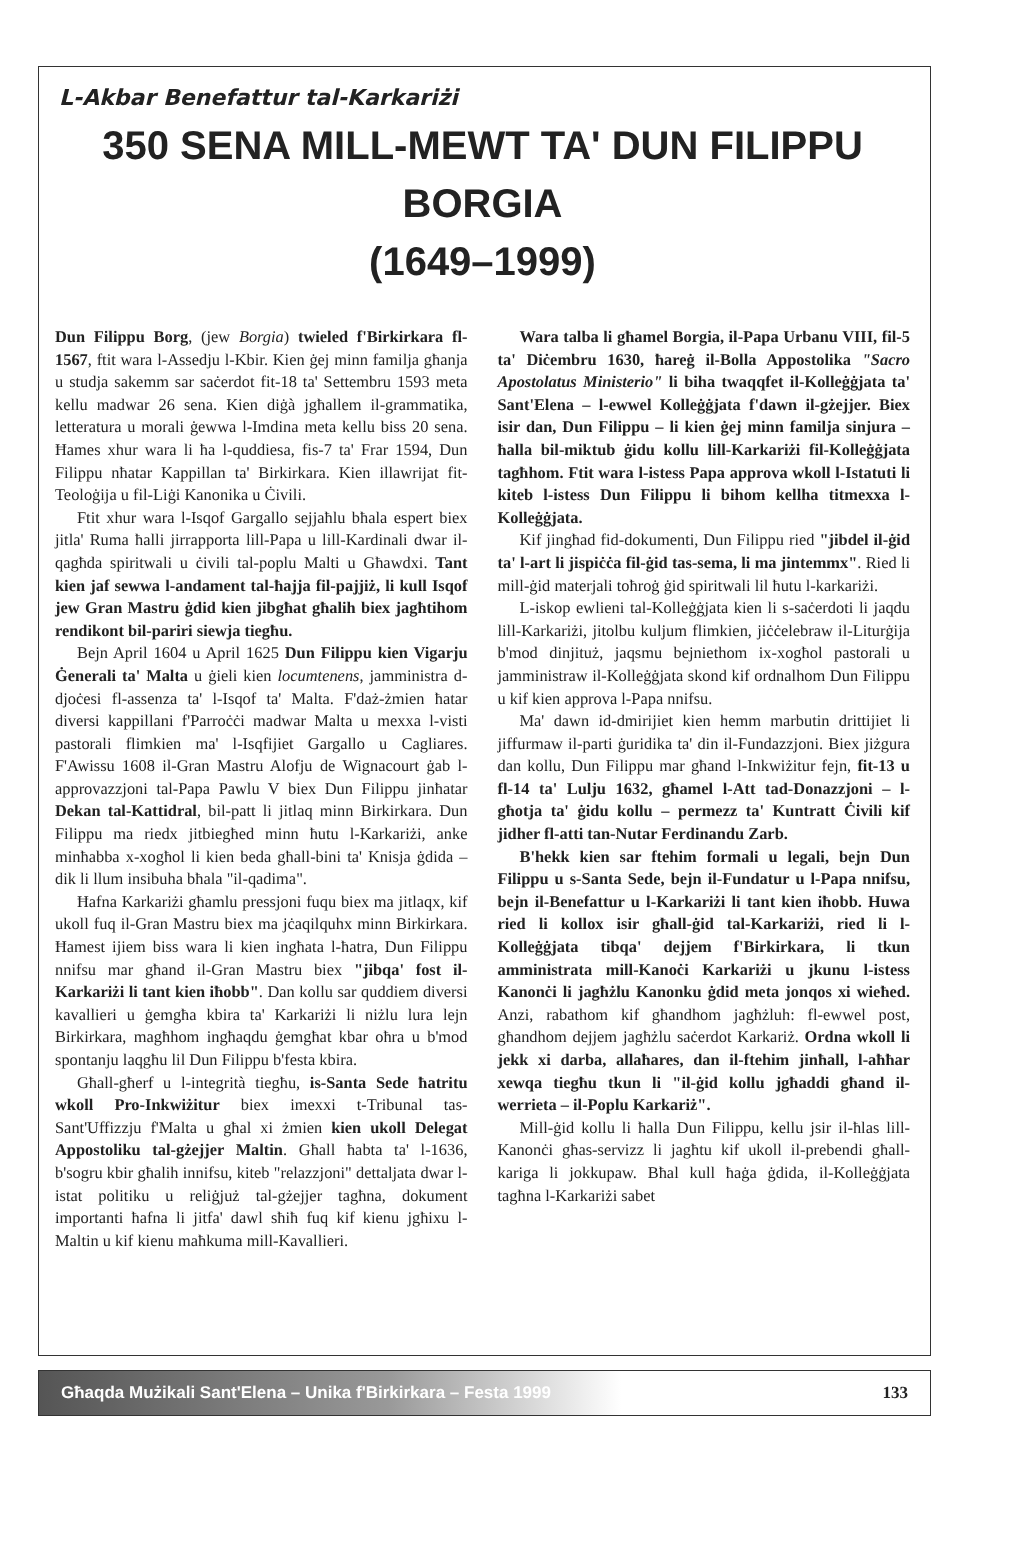L-Akbar Benefattur tal-Karkariżi
350 SENA MILL-MEWT TA' DUN FILIPPU BORGIA
(1649–1999)
Dun Filippu Borg, (jew Borgia) twieled f'Birkirkara fl-1567, ftit wara l-Assedju l-Kbir. Kien ġej minn familja għanja u studja sakemm sar saċerdot fit-18 ta' Settembru 1593 meta kellu madwar 26 sena. Kien diġà jgħallem il-grammatika, letteratura u morali ġewwa l-Imdina meta kellu biss 20 sena. Ħames xhur wara li ħa l-quddiesa, fis-7 ta' Frar 1594, Dun Filippu nħatar Kappillan ta' Birkirkara. Kien illawrijat fit-Teoloġija u fil-Liġi Kanonika u Ċivili.
Ftit xhur wara l-Isqof Gargallo sejjaħlu bħala espert biex jitla' Ruma ħalli jirrapporta lill-Papa u lill-Kardinali dwar il-qagħda spiritwali u ċivili tal-poplu Malti u Għawdxi. Tant kien jaf sewwa l-andament tal-ħajja fil-pajjiż, li kull Isqof jew Gran Mastru ġdid kien jibgħat għalih biex jagħtihom rendikont bil-pariri siewja tiegħu.
Bejn April 1604 u April 1625 Dun Filippu kien Vigarju Ġenerali ta' Malta u ġieli kien locumtenens, jamministra d-djoċesi fl-assenza ta' l-Isqof ta' Malta. F'daż-żmien ħatar diversi kappillani f'Parroċċi madwar Malta u mexxa l-visti pastorali flimkien ma' l-Isqfijiet Gargallo u Cagliares. F'Awissu 1608 il-Gran Mastru Alofju de Wignacourt ġab l-approvazzjoni tal-Papa Pawlu V biex Dun Filippu jinħatar Dekan tal-Kattidral, bil-patt li jitlaq minn Birkirkara. Dun Filippu ma riedx jitbiegħed minn ħutu l-Karkariżi, anke minħabba x-xogħol li kien beda għall-bini ta' Knisja ġdida – dik li llum insibuha bħala "il-qadima".
Ħafna Karkariżi għamlu pressjoni fuqu biex ma jitlaqx, kif ukoll fuq il-Gran Mastru biex ma jċaqilquhx minn Birkirkara. Ħamest ijiem biss wara li kien ingħata l-ħatra, Dun Filippu nnifsu mar għand il-Gran Mastru biex "jibqa' fost il-Karkariżi li tant kien iħobb". Dan kollu sar quddiem diversi kavallieri u ġemgħa kbira ta' Karkariżi li niżlu lura lejn Birkirkara, magħhom ingħaqdu ġemgħat kbar oħra u b'mod spontanju laqgħu lil Dun Filippu b'festa kbira.
Għall-għerf u l-integrità tiegħu, is-Santa Sede ħatritu wkoll Pro-Inkwiżitur biex imexxi t-Tribunal tas-Sant'Uffizzju f'Malta u għal xi żmien kien ukoll Delegat Appostoliku tal-gżejjer Maltin. Għall ħabta ta' l-1636, b'sogru kbir għalih innifsu, kiteb "relazzjoni" dettaljata dwar l-istat politiku u reliġjuż tal-gżejjer tagħna, dokument importanti ħafna li jitfa' dawl sħiħ fuq kif kienu jgħixu l-Maltin u kif kienu maħkuma mill-Kavallieri.
Wara talba li għamel Borgia, il-Papa Urbanu VIII, fil-5 ta' Diċembru 1630, ħareġ il-Bolla Appostolika "Sacro Apostolatus Ministerio" li biha twaqqfet il-Kolleġġjata ta' Sant'Elena – l-ewwel Kolleġġjata f'dawn il-gżejjer. Biex isir dan, Dun Filippu – li kien ġej minn familja sinjura – ħalla bil-miktub ġidu kollu lill-Karkariżi fil-Kolleġġjata tagħhom. Ftit wara l-istess Papa approva wkoll l-Istatuti li kiteb l-istess Dun Filippu li bihom kellha titmexxa l-Kolleġġjata.
Kif jingħad fid-dokumenti, Dun Filippu ried "jibdel il-ġid ta' l-art li jispiċċa fil-ġid tas-sema, li ma jintemmx". Ried li mill-ġid materjali toħroġ ġid spiritwali lil ħutu l-karkariżi.
L-iskop ewlieni tal-Kolleġġjata kien li s-saċerdoti li jaqdu lill-Karkariżi, jitolbu kuljum flimkien, jiċċelebraw il-Liturġija b'mod dinjituż, jaqsmu bejniethom ix-xogħol pastorali u jamministraw il-Kolleġġjata skond kif ordnalhom Dun Filippu u kif kien approva l-Papa nnifsu.
Ma' dawn id-dmirijiet kien hemm marbutin drittijiet li jiffurmaw il-parti ġuridika ta' din il-Fundazzjoni. Biex jiżgura dan kollu, Dun Filippu mar għand l-Inkwiżitur fejn, fit-13 u fl-14 ta' Lulju 1632, għamel l-Att tad-Donazzjoni – l-għotja ta' ġidu kollu – permezz ta' Kuntratt Ċivili kif jidher fl-atti tan-Nutar Ferdinandu Zarb.
B'hekk kien sar ftehim formali u legali, bejn Dun Filippu u s-Santa Sede, bejn il-Fundatur u l-Papa nnifsu, bejn il-Benefattur u l-Karkariżi li tant kien iħobb. Huwa ried li kollox isir għall-ġid tal-Karkariżi, ried li l-Kolleġġjata tibqa' dejjem f'Birkirkara, li tkun amministrata mill-Kanoċi Karkariżi u jkunu l-istess Kanonċi li jagħżlu Kanonku ġdid meta jonqos xi wieħed. Anzi, rabathom kif għandhom jagħżluh: fl-ewwel post, għandhom dejjem jagħżlu saċerdot Karkariż. Ordna wkoll li jekk xi darba, allaħares, dan il-ftehim jinħall, l-aħħar xewqa tiegħu tkun li "il-ġid kollu jgħaddi għand il-werrieta – il-Poplu Karkariż".
Mill-ġid kollu li ħalla Dun Filippu, kellu jsir il-ħlas lill-Kanonċi għas-servizz li jagħtu kif ukoll il-prebendi għall-kariga li jokkupaw. Bħal kull ħaġa ġdida, il-Kolleġġjata tagħna l-Karkariżi sabet
Għaqda Mużikali Sant'Elena – Unika f'Birkirkara – Festa 1999
133